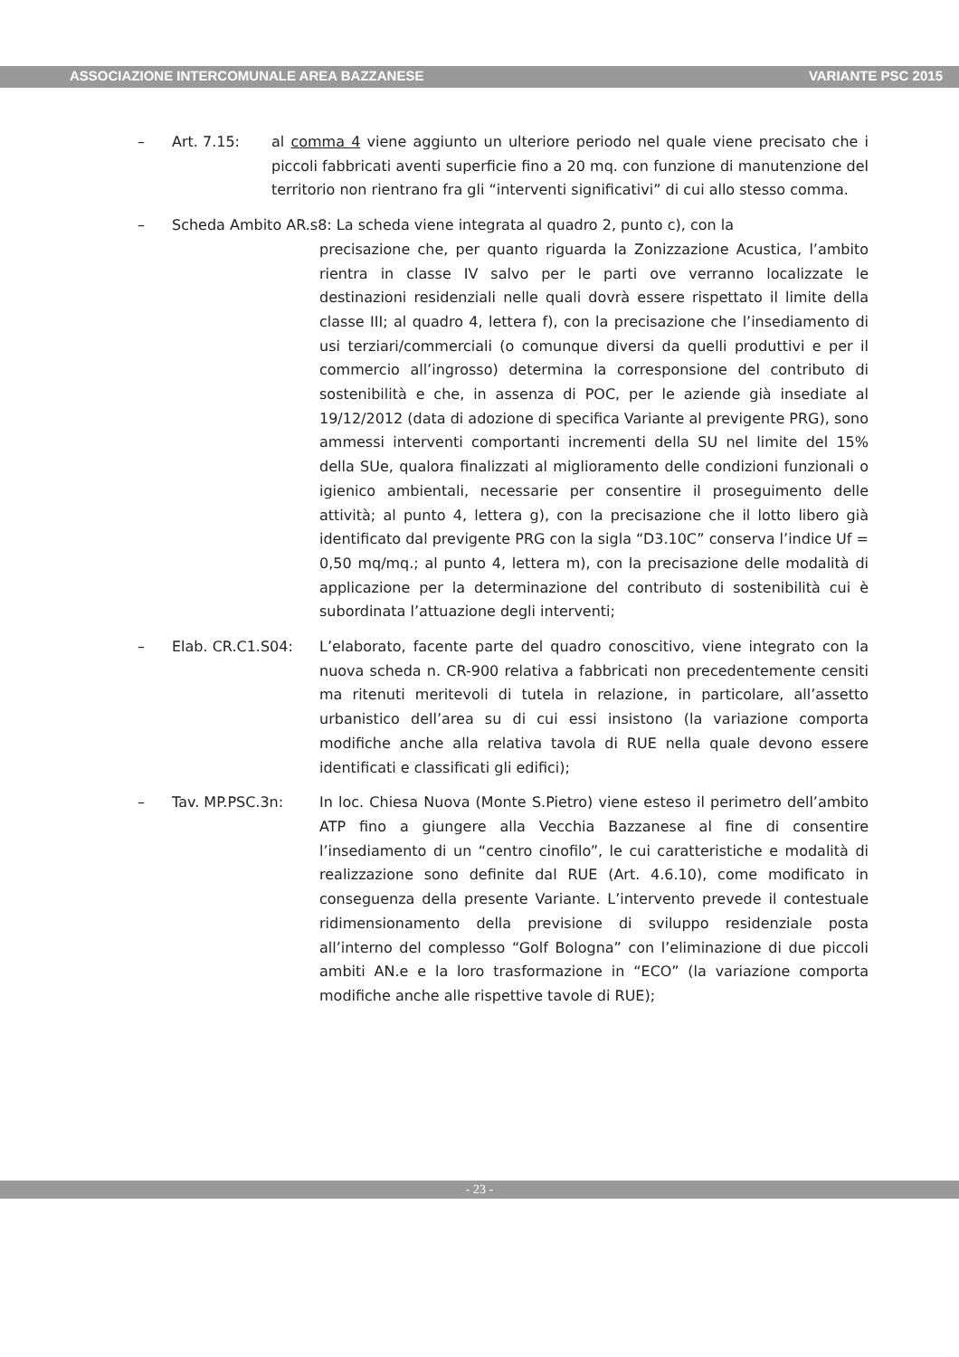ASSOCIAZIONE INTERCOMUNALE AREA BAZZANESE VARIANTE PSC 2015
– Art. 7.15: al comma 4 viene aggiunto un ulteriore periodo nel quale viene precisato che i piccoli fabbricati aventi superficie fino a 20 mq. con funzione di manutenzione del territorio non rientrano fra gli “interventi significativi” di cui allo stesso comma.
– Scheda Ambito AR.s8: La scheda viene integrata al quadro 2, punto c), con la
precisazione che, per quanto riguarda la Zonizzazione Acustica, l’ambito rientra in classe IV salvo per le parti ove verranno localizzate le destinazioni residenziali nelle quali dovrà essere rispettato il limite della classe III; al quadro 4, lettera f), con la precisazione che l’insediamento di usi terziari/commerciali (o comunque diversi da quelli produttivi e per il commercio all’ingrosso) determina la corresponsione del contributo di sostenibilità e che, in assenza di POC, per le aziende già insediate al 19/12/2012 (data di adozione di specifica Variante al previgente PRG), sono ammessi interventi comportanti incrementi della SU nel limite del 15% della SUe, qualora finalizzati al miglioramento delle condizioni funzionali o igienico ambientali, necessarie per consentire il proseguimento delle attività; al punto 4, lettera g), con la precisazione che il lotto libero già identificato dal previgente PRG con la sigla “D3.10C” conserva l’indice Uf = 0,50 mq/mq.; al punto 4, lettera m), con la precisazione delle modalità di applicazione per la determinazione del contributo di sostenibilità cui è subordinata l’attuazione degli interventi;
– Elab. CR.C1.S04: L’elaborato, facente parte del quadro conoscitivo, viene integrato con la nuova scheda n. CR-900 relativa a fabbricati non precedentemente censiti ma ritenuti meritevoli di tutela in relazione, in particolare, all’assetto urbanistico dell’area su di cui essi insistono (la variazione comporta modifiche anche alla relativa tavola di RUE nella quale devono essere identificati e classificati gli edifici);
– Tav. MP.PSC.3n: In loc. Chiesa Nuova (Monte S.Pietro) viene esteso il perimetro dell’ambito ATP fino a giungere alla Vecchia Bazzanese al fine di consentire l’insediamento di un “centro cinofilo”, le cui caratteristiche e modalità di realizzazione sono definite dal RUE (Art. 4.6.10), come modificato in conseguenza della presente Variante. L’intervento prevede il contestuale ridimensionamento della previsione di sviluppo residenziale posta all’interno del complesso “Golf Bologna” con l’eliminazione di due piccoli ambiti AN.e e la loro trasformazione in “ECO” (la variazione comporta modifiche anche alle rispettive tavole di RUE);
- 23 -